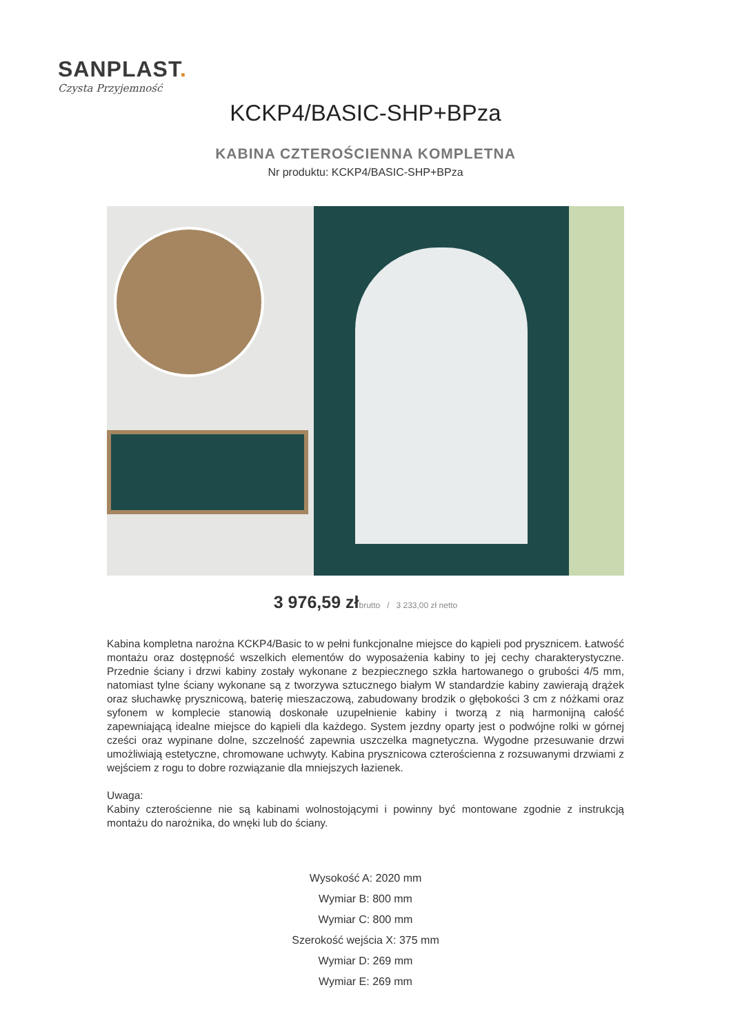SANPLAST.
Czysta Przyjemność
KCKP4/BASIC-SHP+BPza
KABINA CZTEROŚCIENNA KOMPLETNA
Nr produktu: KCKP4/BASIC-SHP+BPza
3 976,59 zł brutto / 3 233,00 zł netto
Kabina kompletna narożna KCKP4/Basic to w pełni funkcjonalne miejsce do kąpieli pod prysznicem. Łatwość montażu oraz dostępność wszelkich elementów do wyposażenia kabiny to jej cechy charakterystyczne. Przednie ściany i drzwi kabiny zostały wykonane z bezpiecznego szkła hartowanego o grubości 4/5 mm, natomiast tylne ściany wykonane są z tworzywa sztucznego białym W standardzie kabiny zawierają drążek oraz słuchawkę prysznicową, baterię mieszaczową, zabudowany brodzik o głębokości 3 cm z nóżkami oraz syfonem w komplecie stanowią doskonałe uzupełnienie kabiny i tworzą z nią harmonijną całość zapewniającą idealne miejsce do kąpieli dla każdego. System jezdny oparty jest o podwójne rolki w górnej cześci oraz wypinane dolne, szczelność zapewnia uszczelka magnetyczna. Wygodne przesuwanie drzwi umożliwiają estetyczne, chromowane uchwyty. Kabina prysznicowa czterościenna z rozsuwanymi drzwiami z wejściem z rogu to dobre rozwiązanie dla mniejszych łazienek.
Uwaga:
Kabiny czterościenne nie są kabinami wolnostojącymi i powinny być montowane zgodnie z instrukcją montażu do narożnika, do wnęki lub do ściany.
Wysokość A: 2020 mm
Wymiar B: 800 mm
Wymiar C: 800 mm
Szerokość wejścia X: 375 mm
Wymiar D: 269 mm
Wymiar E: 269 mm